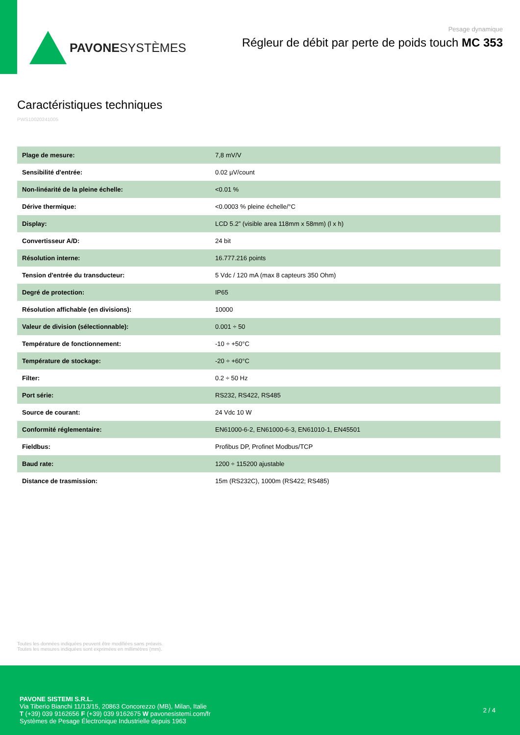PAVONESYSTÈMES
Pesage dynamique
Régleur de débit par perte de poids touch MC 353
Caractéristiques techniques
PWS10020241005
| Plage de mesure: | 7,8 mV/V |
| Sensibilité d'entrée: | 0.02 µV/count |
| Non-linéarité de la pleine échelle: | <0.01 % |
| Dérive thermique: | <0.0003 % pleine échelle/°C |
| Display: | LCD 5.2” (visible area 118mm x 58mm) (l x h) |
| Convertisseur A/D: | 24 bit |
| Résolution interne: | 16.777.216 points |
| Tension d'entrée du transducteur: | 5 Vdc / 120 mA (max 8 capteurs 350 Ohm) |
| Degré de protection: | IP65 |
| Résolution affichable (en divisions): | 10000 |
| Valeur de division (sélectionnable): | 0.001 ÷ 50 |
| Température de fonctionnement: | -10 ÷ +50°C |
| Température de stockage: | -20 ÷ +60°C |
| Filter: | 0.2 ÷ 50 Hz |
| Port série: | RS232, RS422, RS485 |
| Source de courant: | 24 Vdc 10 W |
| Conformité réglementaire: | EN61000-6-2, EN61000-6-3, EN61010-1, EN45501 |
| Fieldbus: | Profibus DP, Profinet Modbus/TCP |
| Baud rate: | 1200 ÷ 115200 ajustable |
| Distance de trasmission: | 15m (RS232C), 1000m (RS422; RS485) |
Toutes les données indiquées peuvent être modifiées sans préavis.
Toutes les mesures indiquées sont exprimées en millimètres (mm).
PAVONE SISTEMI S.R.L.
Via Tiberio Bianchi 11/13/15, 20863 Concorezzo (MB), Milan, Italie
T (+39) 039 9162656 F (+39) 039 9162675 W pavonesistemi.com/fr
Systèmes de Pesage Électronique Industrielle depuis 1963
2 / 4